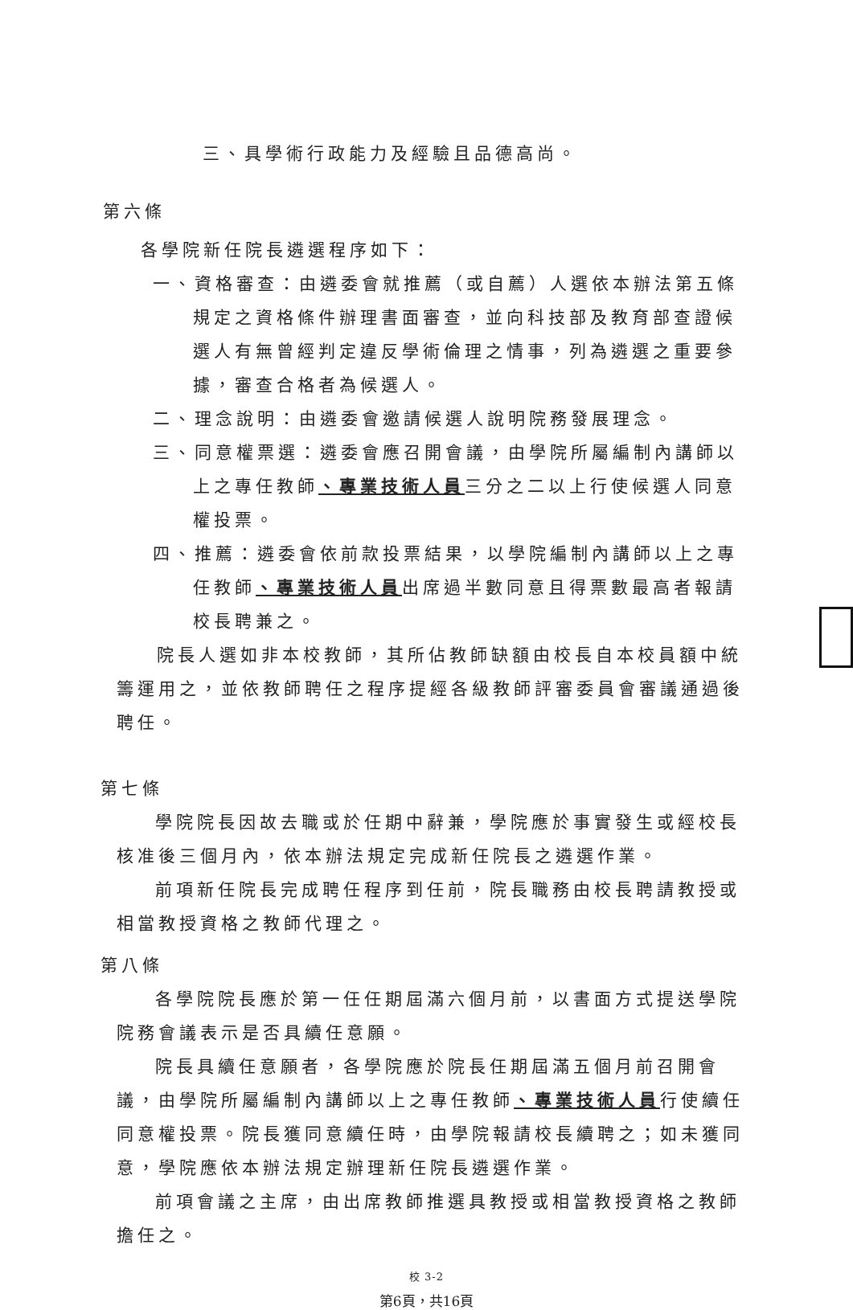三、具學術行政能力及經驗且品德高尚。
第六條
各學院新任院長遴選程序如下：
一、資格審查：由遴委會就推薦（或自薦）人選依本辦法第五條規定之資格條件辦理書面審查，並向科技部及教育部查證候選人有無曾經判定違反學術倫理之情事，列為遴選之重要參據，審查合格者為候選人。
二、理念說明：由遴委會邀請候選人說明院務發展理念。
三、同意權票選：遴委會應召開會議，由學院所屬編制內講師以上之專任教師、專業技術人員三分之二以上行使候選人同意權投票。
四、推薦：遴委會依前款投票結果，以學院編制內講師以上之專任教師、專業技術人員出席過半數同意且得票數最高者報請校長聘兼之。
院長人選如非本校教師，其所佔教師缺額由校長自本校員額中統籌運用之，並依教師聘任之程序提經各級教師評審委員會審議通過後聘任。
第七條
學院院長因故去職或於任期中辭兼，學院應於事實發生或經校長核准後三個月內，依本辦法規定完成新任院長之遴選作業。
前項新任院長完成聘任程序到任前，院長職務由校長聘請教授或相當教授資格之教師代理之。
第八條
各學院院長應於第一任任期屆滿六個月前，以書面方式提送學院院務會議表示是否具續任意願。
院長具續任意願者，各學院應於院長任期屆滿五個月前召開會議，由學院所屬編制內講師以上之專任教師、專業技術人員行使續任同意權投票。院長獲同意續任時，由學院報請校長續聘之；如未獲同意，學院應依本辦法規定辦理新任院長遴選作業。
前項會議之主席，由出席教師推選具教授或相當教授資格之教師擔任之。
校 3-2
第6頁，共16頁